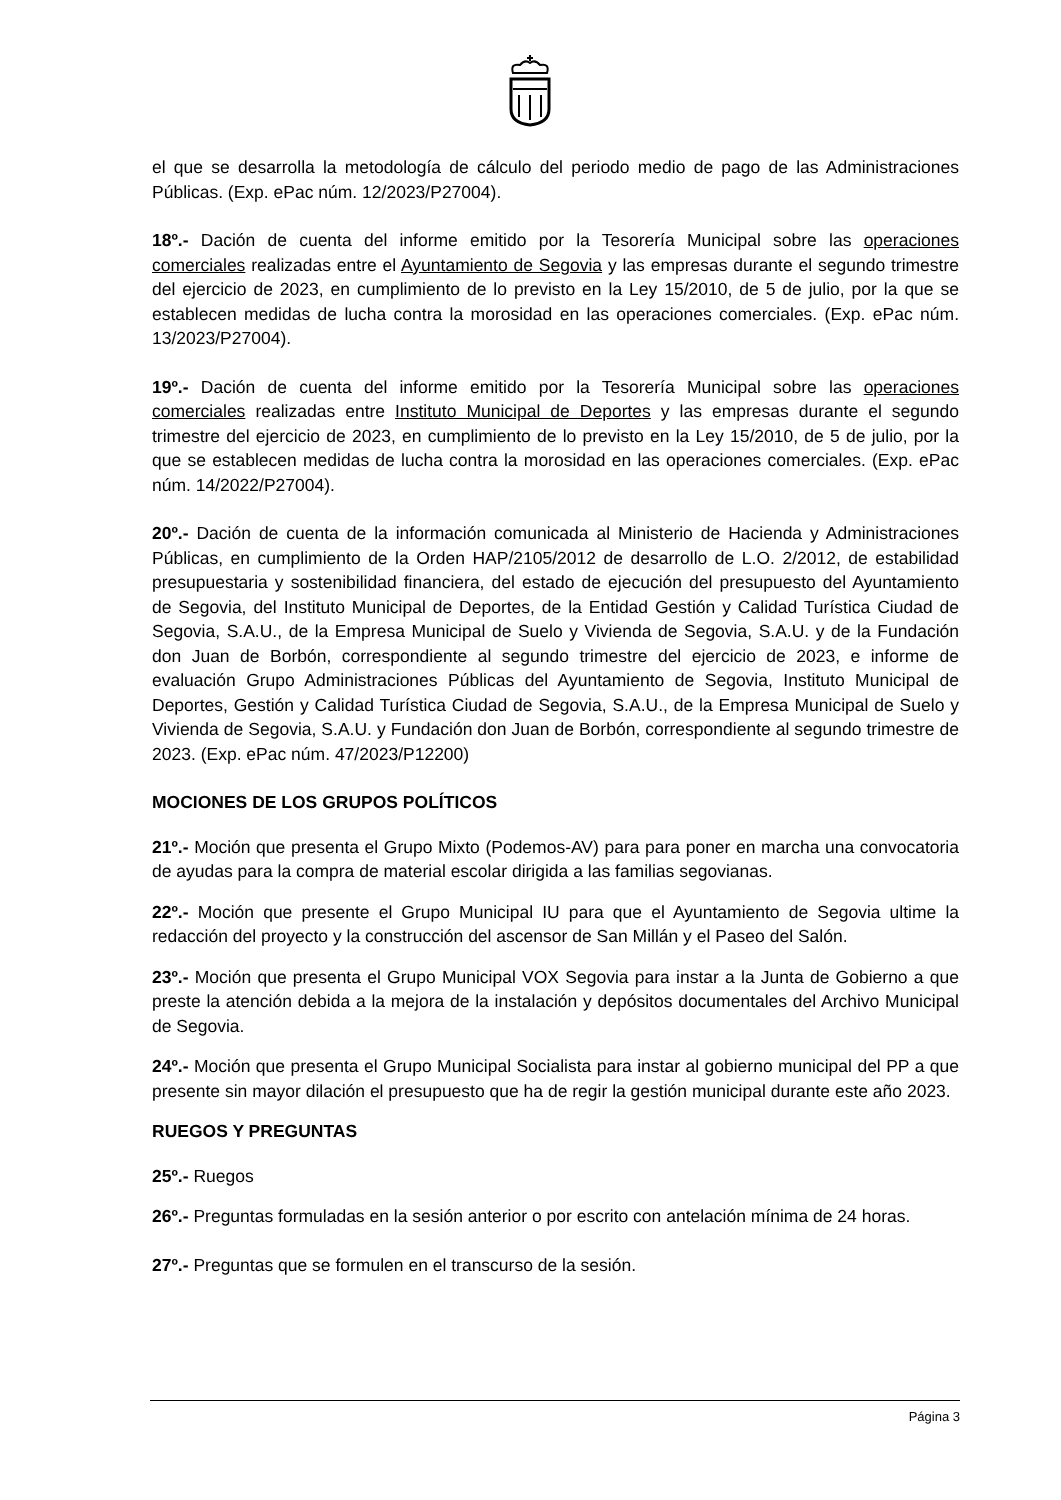el que se desarrolla la metodología de cálculo del periodo medio de pago de las Administraciones Públicas. (Exp. ePac núm. 12/2023/P27004).
18º.- Dación de cuenta del informe emitido por la Tesorería Municipal sobre las operaciones comerciales realizadas entre el Ayuntamiento de Segovia y las empresas durante el segundo trimestre del ejercicio de 2023, en cumplimiento de lo previsto en la Ley 15/2010, de 5 de julio, por la que se establecen medidas de lucha contra la morosidad en las operaciones comerciales. (Exp. ePac núm. 13/2023/P27004).
19º.- Dación de cuenta del informe emitido por la Tesorería Municipal sobre las operaciones comerciales realizadas entre Instituto Municipal de Deportes y las empresas durante el segundo trimestre del ejercicio de 2023, en cumplimiento de lo previsto en la Ley 15/2010, de 5 de julio, por la que se establecen medidas de lucha contra la morosidad en las operaciones comerciales. (Exp. ePac núm. 14/2022/P27004).
20º.- Dación de cuenta de la información comunicada al Ministerio de Hacienda y Administraciones Públicas, en cumplimiento de la Orden HAP/2105/2012 de desarrollo de L.O. 2/2012, de estabilidad presupuestaria y sostenibilidad financiera, del estado de ejecución del presupuesto del Ayuntamiento de Segovia, del Instituto Municipal de Deportes, de la Entidad Gestión y Calidad Turística Ciudad de Segovia, S.A.U., de la Empresa Municipal de Suelo y Vivienda de Segovia, S.A.U. y de la Fundación don Juan de Borbón, correspondiente al segundo trimestre del ejercicio de 2023, e informe de evaluación Grupo Administraciones Públicas del Ayuntamiento de Segovia, Instituto Municipal de Deportes, Gestión y Calidad Turística Ciudad de Segovia, S.A.U., de la Empresa Municipal de Suelo y Vivienda de Segovia, S.A.U. y Fundación don Juan de Borbón, correspondiente al segundo trimestre de 2023. (Exp. ePac núm. 47/2023/P12200)
MOCIONES DE LOS GRUPOS POLÍTICOS
21º.- Moción que presenta el Grupo Mixto (Podemos-AV) para para poner en marcha una convocatoria de ayudas para la compra de material escolar dirigida a las familias segovianas.
22º.- Moción que presente el Grupo Municipal IU para que el Ayuntamiento de Segovia ultime la redacción del proyecto y la construcción del ascensor de San Millán y el Paseo del Salón.
23º.- Moción que presenta el Grupo Municipal VOX Segovia para instar a la Junta de Gobierno a que preste la atención debida a la mejora de la instalación y depósitos documentales del Archivo Municipal de Segovia.
24º.- Moción que presenta el Grupo Municipal Socialista para instar al gobierno municipal del PP a que presente sin mayor dilación el presupuesto que ha de regir la gestión municipal durante este año 2023.
RUEGOS Y PREGUNTAS
25º.- Ruegos
26º.- Preguntas formuladas en la sesión anterior o por escrito con antelación mínima de 24 horas.
27º.- Preguntas que se formulen en el transcurso de la sesión.
Página 3